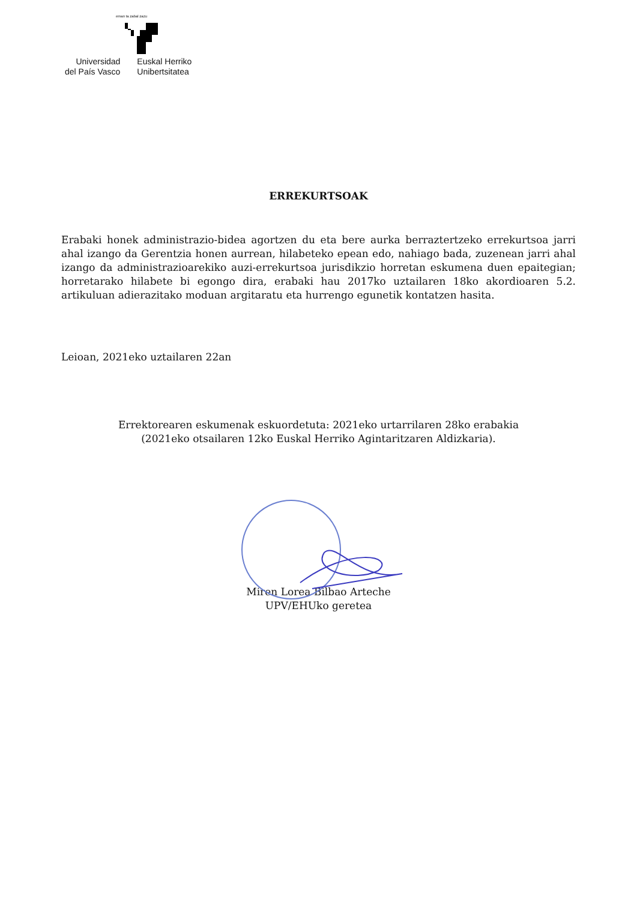eman ta zabal zazu
Universidad
del País Vasco
Euskal Herriko
Unibertsitatea
ERREKURTSOAK
Erabaki honek administrazio-bidea agortzen du eta bere aurka berraztertzeko errekurtsoa jarri ahal izango da Gerentzia honen aurrean, hilabeteko epean edo, nahiago bada, zuzenean jarri ahal izango da administrazioarekiko auzi-errekurtsoa jurisdikzio horretan eskumena duen epaitegian; horretarako hilabete bi egongo dira, erabaki hau 2017ko uztailaren 18ko akordioaren 5.2. artikuluan adierazitako moduan argitaratu eta hurrengo egunetik kontatzen hasita.
Leioan, 2021eko uztailaren 22an
Errektorearen eskumenak eskuordetuta: 2021eko urtarrilaren 28ko erabakia
(2021eko otsailaren 12ko Euskal Herriko Agintaritzaren Aldizkaria).
Miren Lorea Bilbao Arteche
UPV/EHUko geretea